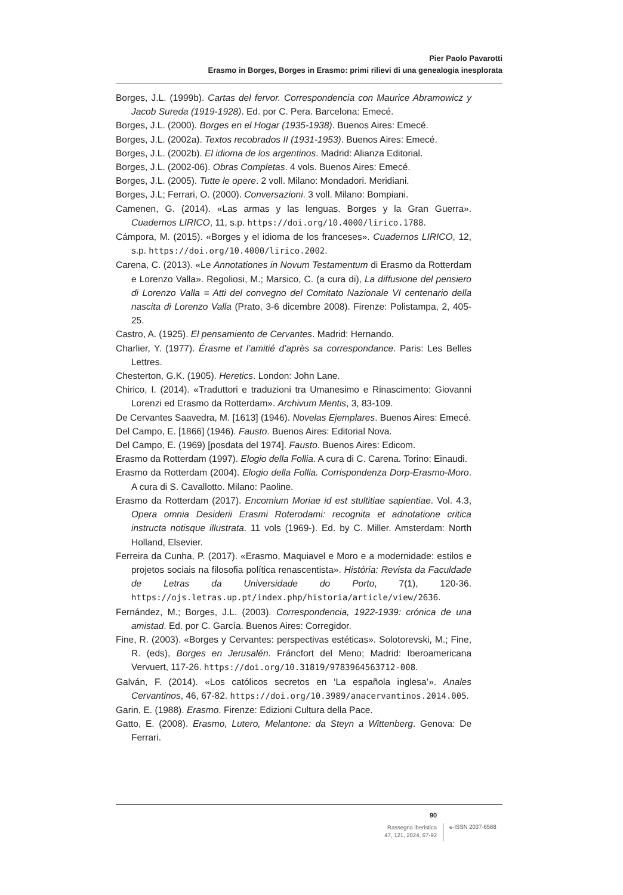Pier Paolo Pavarotti
Erasmo in Borges, Borges in Erasmo: primi rilievi di una genealogia inesplorata
Borges, J.L. (1999b). Cartas del fervor. Correspondencia con Maurice Abramowicz y Jacob Sureda (1919-1928). Ed. por C. Pera. Barcelona: Emecé.
Borges, J.L. (2000). Borges en el Hogar (1935-1938). Buenos Aires: Emecé.
Borges, J.L. (2002a). Textos recobrados II (1931-1953). Buenos Aires: Emecé.
Borges, J.L. (2002b). El idioma de los argentinos. Madrid: Alianza Editorial.
Borges, J.L. (2002-06). Obras Completas. 4 vols. Buenos Aires: Emecé.
Borges, J.L. (2005). Tutte le opere. 2 voll. Milano: Mondadori. Meridiani.
Borges, J.L; Ferrari, O. (2000). Conversazioni. 3 voll. Milano: Bompiani.
Camenen, G. (2014). «Las armas y las lenguas. Borges y la Gran Guerra». Cuadernos LIRICO, 11, s.p. https://doi.org/10.4000/lirico.1788.
Cámpora, M. (2015). «Borges y el idioma de los franceses». Cuadernos LIRICO, 12, s.p. https://doi.org/10.4000/lirico.2002.
Carena, C. (2013). «Le Annotationes in Novum Testamentum di Erasmo da Rotterdam e Lorenzo Valla». Regoliosi, M.; Marsico, C. (a cura di), La diffusione del pensiero di Lorenzo Valla = Atti del convegno del Comitato Nazionale VI centenario della nascita di Lorenzo Valla (Prato, 3-6 dicembre 2008). Firenze: Polistampa, 2, 405-25.
Castro, A. (1925). El pensamiento de Cervantes. Madrid: Hernando.
Charlier, Y. (1977). Érasme et l’amitié d’après sa correspondance. Paris: Les Belles Lettres.
Chesterton, G.K. (1905). Heretics. London: John Lane.
Chirico, I. (2014). «Traduttori e traduzioni tra Umanesimo e Rinascimento: Giovanni Lorenzi ed Erasmo da Rotterdam». Archivum Mentis, 3, 83-109.
De Cervantes Saavedra, M. [1613] (1946). Novelas Ejemplares. Buenos Aires: Emecé.
Del Campo, E. [1866] (1946). Fausto. Buenos Aires: Editorial Nova.
Del Campo, E. (1969) [posdata del 1974]. Fausto. Buenos Aires: Edicom.
Erasmo da Rotterdam (1997). Elogio della Follia. A cura di C. Carena. Torino: Einaudi.
Erasmo da Rotterdam (2004). Elogio della Follia. Corrispondenza Dorp-Erasmo-Moro. A cura di S. Cavallotto. Milano: Paoline.
Erasmo da Rotterdam (2017). Encomium Moriae id est stultitiae sapientiae. Vol. 4.3, Opera omnia Desiderii Erasmi Roterodami: recognita et adnotatione critica instructa notisque illustrata. 11 vols (1969-). Ed. by C. Miller. Amsterdam: North Holland, Elsevier.
Ferreira da Cunha, P. (2017). «Erasmo, Maquiavel e Moro e a modernidade: estilos e projetos sociais na filosofia política renascentista». História: Revista da Faculdade de Letras da Universidade do Porto, 7(1), 120-36. https://ojs.letras.up.pt/index.php/historia/article/view/2636.
Fernández, M.; Borges, J.L. (2003). Correspondencia, 1922-1939: crónica de una amistad. Ed. por C. García. Buenos Aires: Corregidor.
Fine, R. (2003). «Borges y Cervantes: perspectivas estéticas». Solotorevski, M.; Fine, R. (eds), Borges en Jerusalén. Fráncfort del Meno; Madrid: Iberoamericana Vervuert, 117-26. https://doi.org/10.31819/9783964563712-008.
Galván, F. (2014). «Los católicos secretos en ‘La española inglesa’». Anales Cervantinos, 46, 67-82. https://doi.org/10.3989/anacervantinos.2014.005.
Garin, E. (1988). Erasmo. Firenze: Edizioni Cultura della Pace.
Gatto, E. (2008). Erasmo, Lutero, Melantone: da Steyn a Wittenberg. Genova: De Ferrari.
90
Rassegna iberistica
47, 121, 2024, 67-92
e-ISSN 2037-6588